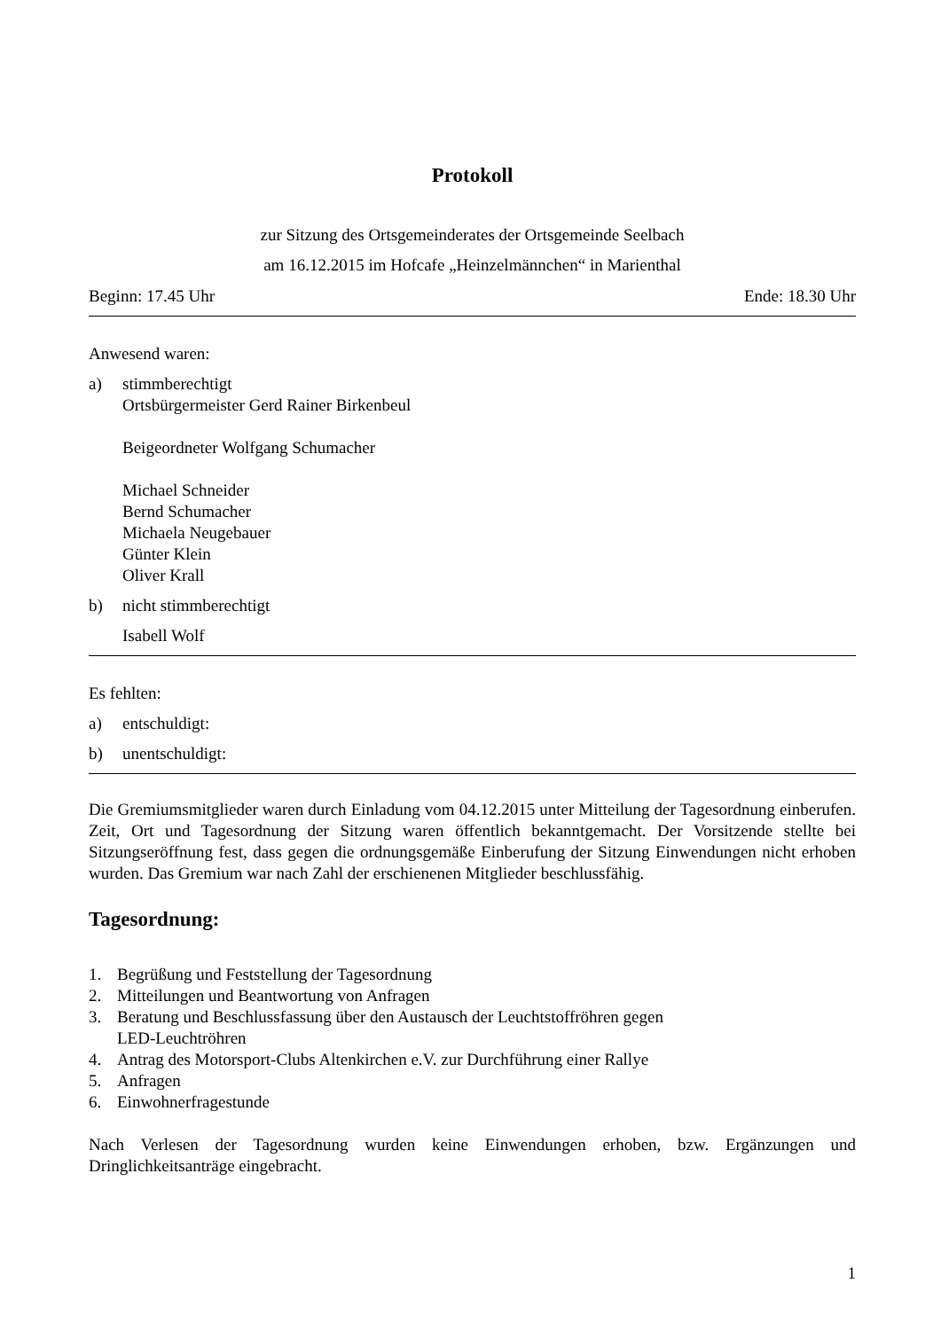Protokoll
zur Sitzung des Ortsgemeinderates der Ortsgemeinde Seelbach
am 16.12.2015 im Hofcafe „Heinzelmännchen“ in Marienthal
Beginn: 17.45 Uhr Ende: 18.30 Uhr
Anwesend waren:
a) stimmberechtigt
Ortsbürgermeister Gerd Rainer Birkenbeul
Beigeordneter Wolfgang Schumacher
Michael Schneider
Bernd Schumacher
Michaela Neugebauer
Günter Klein
Oliver Krall
b) nicht stimmberechtigt
Isabell Wolf
Es fehlten:
a) entschuldigt:
b) unentschuldigt:
Die Gremiumsmitglieder waren durch Einladung vom 04.12.2015 unter Mitteilung der Tagesordnung einberufen. Zeit, Ort und Tagesordnung der Sitzung waren öffentlich bekanntgemacht. Der Vorsitzende stellte bei Sitzungseröffnung fest, dass gegen die ordnungsgemäße Einberufung der Sitzung Einwendungen nicht erhoben wurden. Das Gremium war nach Zahl der erschienenen Mitglieder beschlussfähig.
Tagesordnung:
1. Begrüßung und Feststellung der Tagesordnung
2. Mitteilungen und Beantwortung von Anfragen
3. Beratung und Beschlussfassung über den Austausch der Leuchtstoffröhren gegen
LED-Leuchtröhren
4. Antrag des Motorsport-Clubs Altenkirchen e.V. zur Durchführung einer Rallye
5. Anfragen
6. Einwohnerfragestunde
Nach Verlesen der Tagesordnung wurden keine Einwendungen erhoben, bzw. Ergänzungen und Dringlichkeitsanträge eingebracht.
1